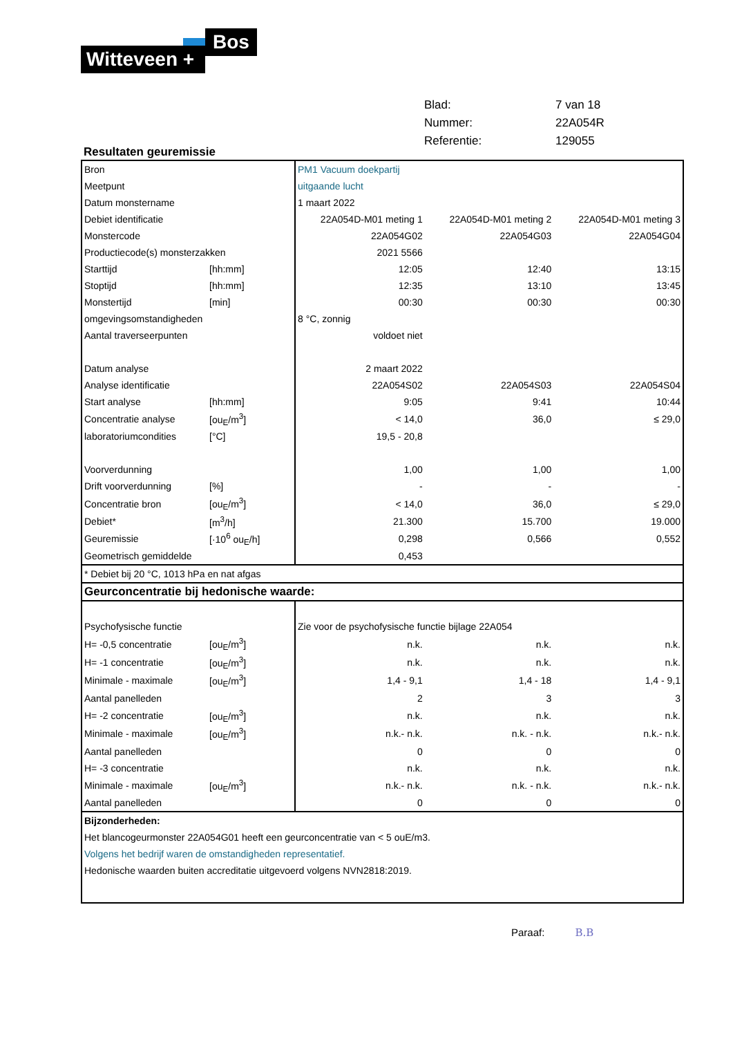Bos
Witteveen +
| Blad: | 7 van 18 |
| Nummer: | 22A054R |
| Referentie: | 129055 |
Resultaten geuremissie
| Bron | | PM1 Vacuum doekpartij | | |
| Meetpunt | | uitgaande lucht | | |
| Datum monstername | | 1 maart 2022 | | |
| Debiet identificatie | | 22A054D-M01 meting 1 | 22A054D-M01 meting 2 | 22A054D-M01 meting 3 |
| Monstercode | | 22A054G02 | 22A054G03 | 22A054G04 |
| Productiecode(s) monsterzakken | | 2021 5566 | | |
| Starttijd | [hh:mm] | 12:05 | 12:40 | 13:15 |
| Stoptijd | [hh:mm] | 12:35 | 13:10 | 13:45 |
| Monstertijd | [min] | 00:30 | 00:30 | 00:30 |
| omgevingsomstandigheden | | 8 °C, zonnig | | |
| Aantal traverseerpunten | | voldoet niet | | |
| Datum analyse | | 2 maart 2022 | | |
| Analyse identificatie | | 22A054S02 | 22A054S03 | 22A054S04 |
| Start analyse | [hh:mm] | 9:05 | 9:41 | 10:44 |
| Concentratie analyse | [ou<sub>E</sub>/m<sup>3</sup>] | < 14,0 | 36,0 | ≤ 29,0 |
| laboratoriumcondities | [°C] | 19,5 - 20,8 | | |
| Voorverdunning | | 1,00 | 1,00 | 1,00 |
| Drift voorverdunning | [%] | - | - | - |
| Concentratie bron | [ou<sub>E</sub>/m<sup>3</sup>] | < 14,0 | 36,0 | ≤ 29,0 |
| Debiet* | [m<sup>3</sup>/h] | 21.300 | 15.700 | 19.000 |
| Geuremissie | [·10<sup>6</sup> ou<sub>E</sub>/h] | 0,298 | 0,566 | 0,552 |
| Geometrisch gemiddelde | | 0,453 | | |
| * Debiet bij 20 °C, 1013 hPa en nat afgas | | | | |
| Geurconcentratie bij hedonische waarde: | | | | |
| Psychofysische functie | | Zie voor de psychofysische functie bijlage 22A054 | | |
| H= -0,5 concentratie | [ou<sub>E</sub>/m<sup>3</sup>] | n.k. | n.k. | n.k. |
| H= -1 concentratie | [ou<sub>E</sub>/m<sup>3</sup>] | n.k. | n.k. | n.k. |
| Minimale - maximale | [ou<sub>E</sub>/m<sup>3</sup>] | 1,4 - 9,1 | 1,4 - 18 | 1,4 - 9,1 |
| Aantal panelleden | | 2 | 3 | 3 |
| H= -2 concentratie | [ou<sub>E</sub>/m<sup>3</sup>] | n.k. | n.k. | n.k. |
| Minimale - maximale | [ou<sub>E</sub>/m<sup>3</sup>] | n.k.- n.k. | n.k. - n.k. | n.k.- n.k. |
| Aantal panelleden | | 0 | 0 | 0 |
| H= -3 concentratie | | n.k. | n.k. | n.k. |
| Minimale - maximale | [ou<sub>E</sub>/m<sup>3</sup>] | n.k.- n.k. | n.k. - n.k. | n.k.- n.k. |
| Aantal panelleden | | 0 | 0 | 0 |
| Bijzonderheden: | | | | |
| Het blancogeurmonster 22A054G01 heeft een geurconcentratie van < 5 ouE/m3. | | | | |
| Volgens het bedrijf waren de omstandigheden representatief. | | | | |
| Hedonische waarden buiten accreditatie uitgevoerd volgens NVN2818:2019. | | | | |
Paraaf: B.B